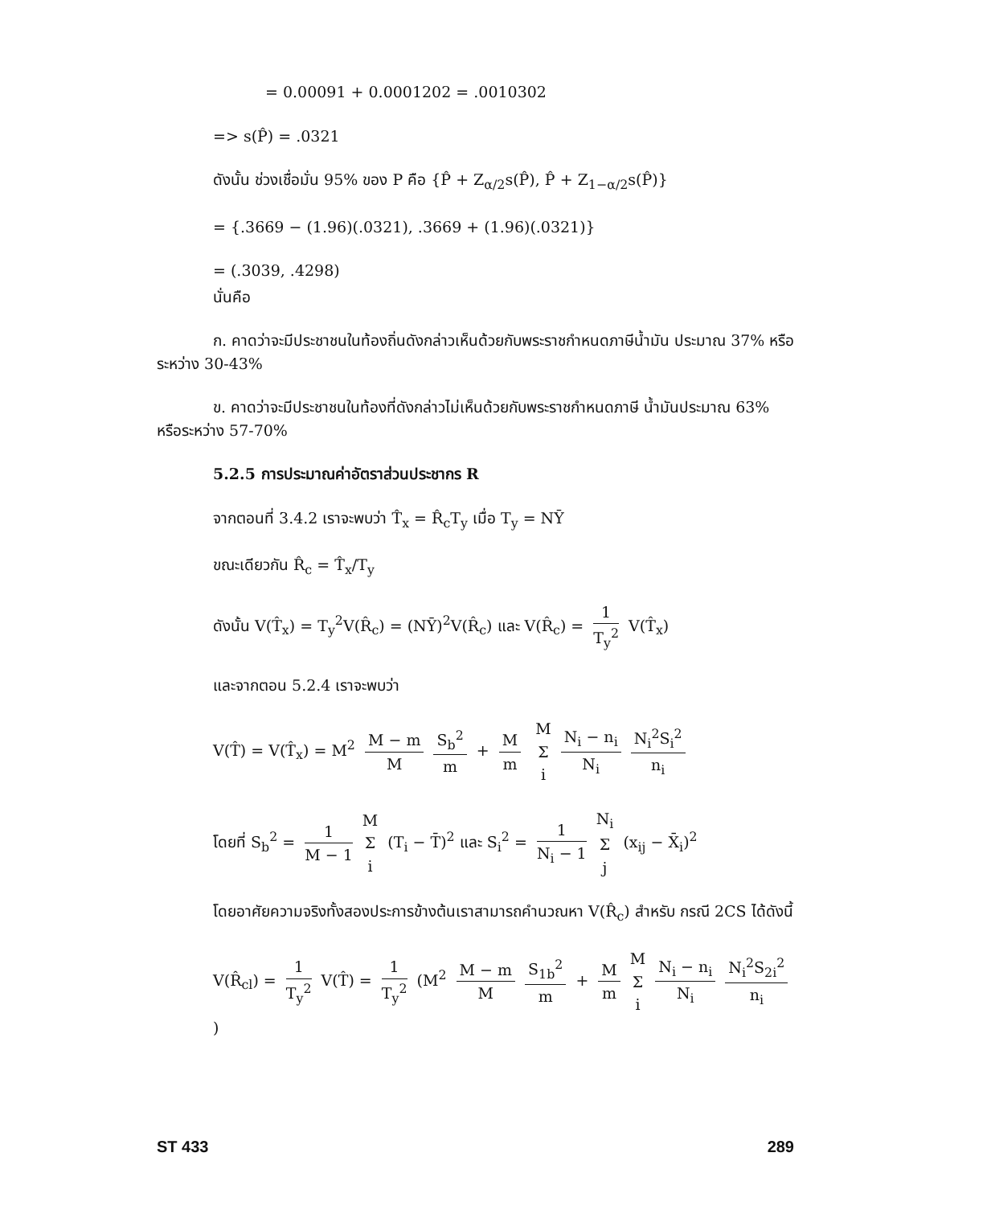= 0.00091 + 0.0001202 = .0010302
=> s(P̂) = .0321
ดังนั้น ช่วงเชื่อมั่น 95% ของ P คือ {P̂ + Z<sub>α/2</sub>s(P̂), P̂ + Z<sub>1−α/2</sub>s(P̂)}
= {.3669 − (1.96)(.0321), .3669 + (1.96)(.0321)}
= (.3039, .4298)
นั่นคือ
ก. คาดว่าจะมีประชาชนในท้องถิ่นดังกล่าวเห็นด้วยกับพระราชกำหนดภาษีน้ำมัน ประมาณ 37% หรือระหว่าง 30-43%
ข. คาดว่าจะมีประชาชนในท้องที่ดังกล่าวไม่เห็นด้วยกับพระราชกำหนดภาษี น้ำมันประมาณ 63% หรือระหว่าง 57-70%
5.2.5 การประมาณค่าอัตราส่วนประชากร R
จากตอนที่ 3.4.2 เราจะพบว่า T̂<sub>x</sub> = R̂<sub>c</sub>T<sub>y</sub> เมื่อ T<sub>y</sub> = NȲ
ขณะเดียวกัน R̂<sub>c</sub> = T̂<sub>x</sub>/T<sub>y</sub>
ดังนั้น V(T̂<sub>x</sub>) = T<sub>y</sub><sup>2</sup>V(R̂<sub>c</sub>) = (NȲ)<sup>2</sup>V(R̂<sub>c</sub>) และ V(R̂<sub>c</sub>) = 1 T<sub>y</sub><sup>2</sup> V(T̂<sub>x</sub>)
และจากตอน 5.2.4 เราจะพบว่า
V(T̂) = V(T̂<sub>x</sub>) = M<sup>2</sup> M − m M S<sub>b</sub><sup>2</sup> m + M m M Σ i N<sub>i</sub> − n<sub>i</sub> N<sub>i</sub> N<sub>i</sub><sup>2</sup>S<sub>i</sub><sup>2</sup> n<sub>i</sub>
โดยที่ S<sub>b</sub><sup>2</sup> = 1 M − 1 M Σ i (T<sub>i</sub> − T̄)<sup>2</sup> และ S<sub>i</sub><sup>2</sup> = 1 N<sub>i</sub> − 1 N<sub>i</sub> Σ j (x<sub>ij</sub> − X̄<sub>i</sub>)<sup>2</sup>
โดยอาศัยความจริงทั้งสองประการข้างต้นเราสามารถคำนวณหา V(R̂<sub>c</sub>) สำหรับ กรณี 2CS ได้ดังนี้
V(R̂<sub>cl</sub>) = 1 T<sub>y</sub><sup>2</sup> V(T̂) = 1 T<sub>y</sub><sup>2</sup> (M<sup>2</sup> M − m M S<sub>1b</sub><sup>2</sup> m + M m M Σ i N<sub>i</sub> − n<sub>i</sub> N<sub>i</sub> N<sub>i</sub><sup>2</sup>S<sub>2i</sub><sup>2</sup> n<sub>i</sub>)
ST 433 289